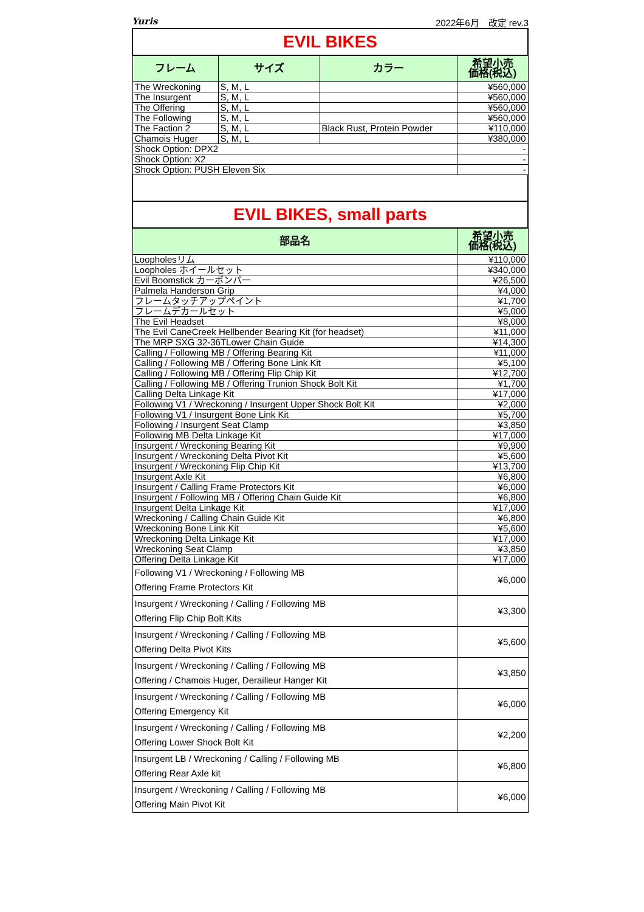Yuris 2022年6月　改定 rev.3
| EVIL BIKES | | | |
| フレーム | サイズ | カラー | 希望小売 価格(税込) |
| The Wreckoning | S, M, L | | ¥560,000 |
| The Insurgent | S, M, L | | ¥560,000 |
| The Offering | S, M, L | | ¥560,000 |
| The Following | S, M, L | | ¥560,000 |
| The Faction 2 | S, M, L | Black Rust, Protein Powder | ¥110,000 |
| Chamois Huger | S, M, L | | ¥380,000 |
| Shock Option: DPX2 | | | - |
| Shock Option: X2 | | | - |
| Shock Option: PUSH Eleven Six | | | - |
| EVIL BIKES, small parts | | | |
| 部品名 | | | 希望小売 価格(税込) |
| Loopholesリム | | | ¥110,000 |
| Loopholes ホイールセット | | | ¥340,000 |
| Evil Boomstick カーボンバー | | | ¥26,500 |
| Palmela Handerson Grip | | | ¥4,000 |
| フレームタッチアップペイント | | | ¥1,700 |
| フレームデカールセット | | | ¥5,000 |
| The Evil Headset | | | ¥8,000 |
| The Evil CaneCreek Hellbender Bearing Kit (for headset) | | | ¥11,000 |
| The MRP SXG 32-36TLower Chain Guide | | | ¥14,300 |
| Calling / Following MB / Offering Bearing Kit | | | ¥11,000 |
| Calling / Following MB / Offering Bone Link Kit | | | ¥5,100 |
| Calling / Following MB / Offering Flip Chip Kit | | | ¥12,700 |
| Calling / Following MB / Offering Trunion Shock Bolt Kit | | | ¥1,700 |
| Calling Delta Linkage Kit | | | ¥17,000 |
| Following V1 / Wreckoning / Insurgent Upper Shock Bolt Kit | | | ¥2,000 |
| Following V1 / Insurgent Bone Link Kit | | | ¥5,700 |
| Following / Insurgent Seat Clamp | | | ¥3,850 |
| Following MB Delta Linkage Kit | | | ¥17,000 |
| Insurgent / Wreckoning Bearing Kit | | | ¥9,900 |
| Insurgent / Wreckoning Delta Pivot Kit | | | ¥5,600 |
| Insurgent / Wreckoning Flip Chip Kit | | | ¥13,700 |
| Insurgent Axle Kit | | | ¥6,800 |
| Insurgent / Calling Frame Protectors Kit | | | ¥6,000 |
| Insurgent / Following MB / Offering Chain Guide Kit | | | ¥6,800 |
| Insurgent Delta Linkage Kit | | | ¥17,000 |
| Wreckoning / Calling Chain Guide Kit | | | ¥6,800 |
| Wreckoning Bone Link Kit | | | ¥5,600 |
| Wreckoning Delta Linkage Kit | | | ¥17,000 |
| Wreckoning Seat Clamp | | | ¥3,850 |
| Offering Delta Linkage Kit | | | ¥17,000 |
| Following V1 / Wreckoning / Following MB Offering Frame Protectors Kit | | | ¥6,000 |
| Insurgent / Wreckoning / Calling / Following MB Offering Flip Chip Bolt Kits | | | ¥3,300 |
| Insurgent / Wreckoning / Calling / Following MB Offering Delta Pivot Kits | | | ¥5,600 |
| Insurgent / Wreckoning / Calling / Following MB Offering / Chamois Huger, Derailleur Hanger Kit | | | ¥3,850 |
| Insurgent / Wreckoning / Calling / Following MB Offering Emergency Kit | | | ¥6,000 |
| Insurgent / Wreckoning / Calling / Following MB Offering Lower Shock Bolt Kit | | | ¥2,200 |
| Insurgent LB / Wreckoning / Calling / Following MB Offering Rear Axle kit | | | ¥6,800 |
| Insurgent / Wreckoning / Calling / Following MB Offering Main Pivot Kit | | | ¥6,000 |